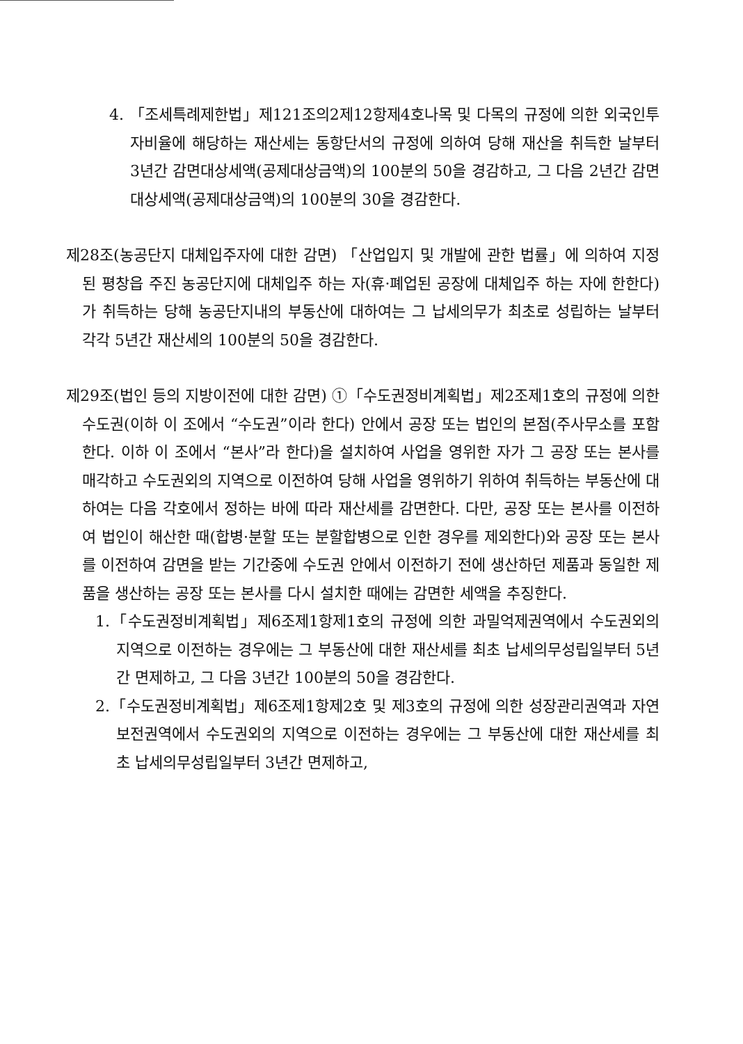4. 「조세특례제한법」제121조의2제12항제4호나목 및 다목의 규정에 의한 외국인투자비율에 해당하는 재산세는 동항단서의 규정에 의하여 당해 재산을 취득한 날부터 3년간 감면대상세액(공제대상금액)의 100분의 50을 경감하고, 그 다음 2년간 감면대상세액(공제대상금액)의 100분의 30을 경감한다.
제28조(농공단지 대체입주자에 대한 감면) 「산업입지 및 개발에 관한 법률」에 의하여 지정된 평창읍 주진 농공단지에 대체입주 하는 자(휴·폐업된 공장에 대체입주 하는 자에 한한다)가 취득하는 당해 농공단지내의 부동산에 대하여는 그 납세의무가 최초로 성립하는 날부터 각각 5년간 재산세의 100분의 50을 경감한다.
제29조(법인 등의 지방이전에 대한 감면) ①「수도권정비계획법」제2조제1호의 규정에 의한 수도권(이하 이 조에서 “수도권”이라 한다) 안에서 공장 또는 법인의 본점(주사무소를 포함한다. 이하 이 조에서 “본사”라 한다)을 설치하여 사업을 영위한 자가 그 공장 또는 본사를 매각하고 수도권외의 지역으로 이전하여 당해 사업을 영위하기 위하여 취득하는 부동산에 대하여는 다음 각호에서 정하는 바에 따라 재산세를 감면한다. 다만, 공장 또는 본사를 이전하여 법인이 해산한 때(합병·분할 또는 분할합병으로 인한 경우를 제외한다)와 공장 또는 본사를 이전하여 감면을 받는 기간중에 수도권 안에서 이전하기 전에 생산하던 제품과 동일한 제품을 생산하는 공장 또는 본사를 다시 설치한 때에는 감면한 세액을 추징한다.
1.「수도권정비계획법」제6조제1항제1호의 규정에 의한 과밀억제권역에서 수도권외의 지역으로 이전하는 경우에는 그 부동산에 대한 재산세를 최초 납세의무성립일부터 5년간 면제하고, 그 다음 3년간 100분의 50을 경감한다.
2.「수도권정비계획법」제6조제1항제2호 및 제3호의 규정에 의한 성장관리권역과 자연보전권역에서 수도권외의 지역으로 이전하는 경우에는 그 부동산에 대한 재산세를 최초 납세의무성립일부터 3년간 면제하고,